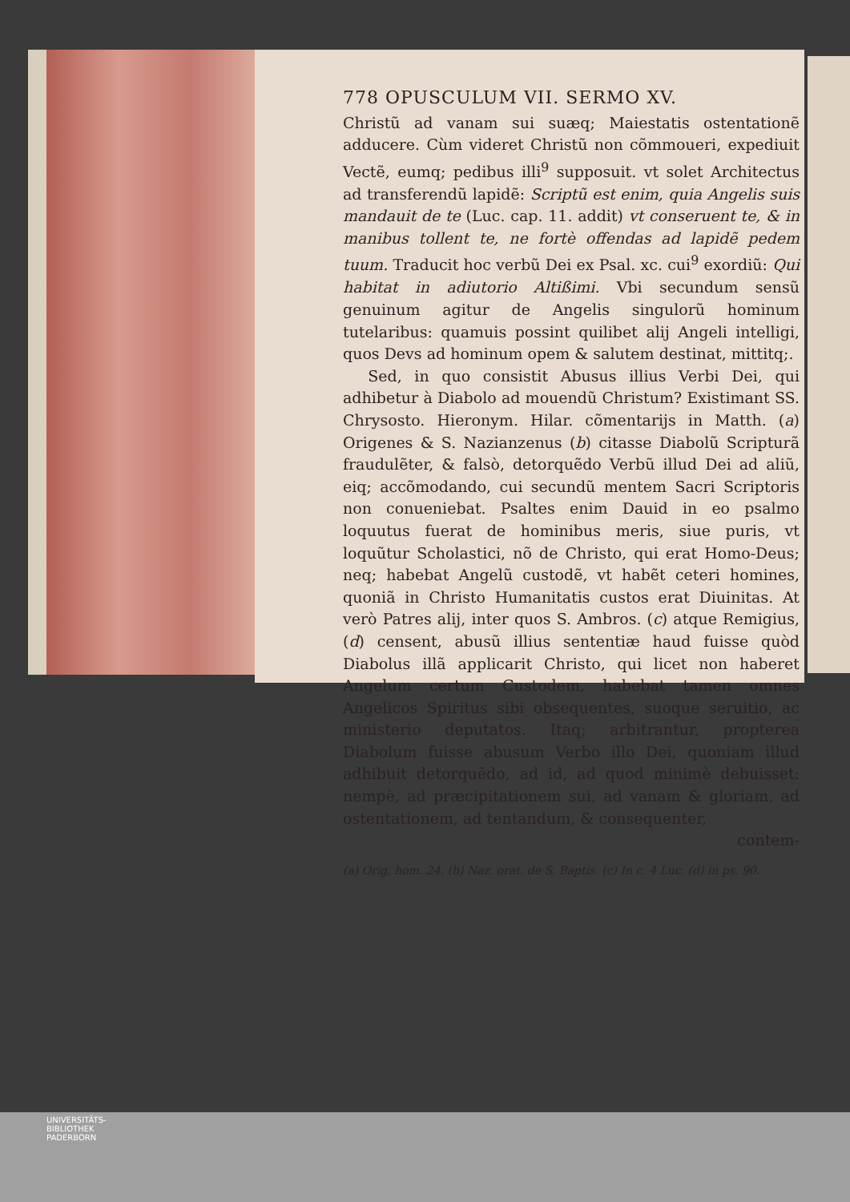778 OPUSCULUM VII. SERMO XV.
Christũ ad vanam sui suæq; Maiestatis ostentationẽ adducere. Cùm videret Christũ non cõmmoueri, expediuit Vectẽ, eumq; pedibus illi<sup>9</sup> supposuit. vt solet Architectus ad transferendũ lapidẽ: Scriptũ est enim, quia Angelis suis mandauit de te (Luc. cap. 11. addit) vt conseruent te, & in manibus tollent te, ne fortè offendas ad lapidẽ pedem tuum. Traducit hoc verbũ Dei ex Psal. xc. cui<sup>9</sup> exordiũ: Qui habitat in adiutorio Altißimi. Vbi secundum sensũ genuinum agitur de Angelis singulorũ hominum tutelaribus: quamuis possint quilibet alij Angeli intelligi, quos Devs ad hominum opem & salutem destinat, mittitq;.
Sed, in quo consistit Abusus illius Verbi Dei, qui adhibetur à Diabolo ad mouendũ Christum? Existimant SS. Chrysosto. Hieronym. Hilar. cõmentarijs in Matth. (a) Origenes & S. Nazianzenus (b) citasse Diabolũ Scripturã fraudulẽter, & falsò, detorquẽdo Verbũ illud Dei ad aliũ, eiq; accõmodando, cui secundũ mentem Sacri Scriptoris non conueniebat. Psaltes enim Dauid in eo psalmo loquutus fuerat de hominibus meris, siue puris, vt loquũtur Scholastici, nõ de Christo, qui erat Homo-Deus; neq; habebat Angelũ custodẽ, vt habẽt ceteri homines, quoniã in Christo Humanitatis custos erat Diuinitas. At verò Patres alij, inter quos S. Ambros. (c) atque Remigius, (d) censent, abusũ illius sententiæ haud fuisse quòd Diabolus illã applicarit Christo, qui licet non haberet Angelum certum Custodem, habebat tamen omnes Angelicos Spiritus sibi obsequentes, suoque seruitio, ac ministerio deputatos. Itaq; arbitrantur, propterea Diabolum fuisse abusum Verbo illo Dei, quoniam illud adhibuit detorquẽdo, ad id, ad quod minimè debuisset: nempè, ad præcipitationem sui, ad vanam & gloriam, ad ostentationem, ad tentandum, & consequenter,
contem-
(a) Orig. hom. 24. (b) Naz. orat. de S. Baptis. (c) In c. 4 Luc. (d) in ps. 90.
UNIVERSITÄTS-
BIBLIOTHEK
PADERBORN